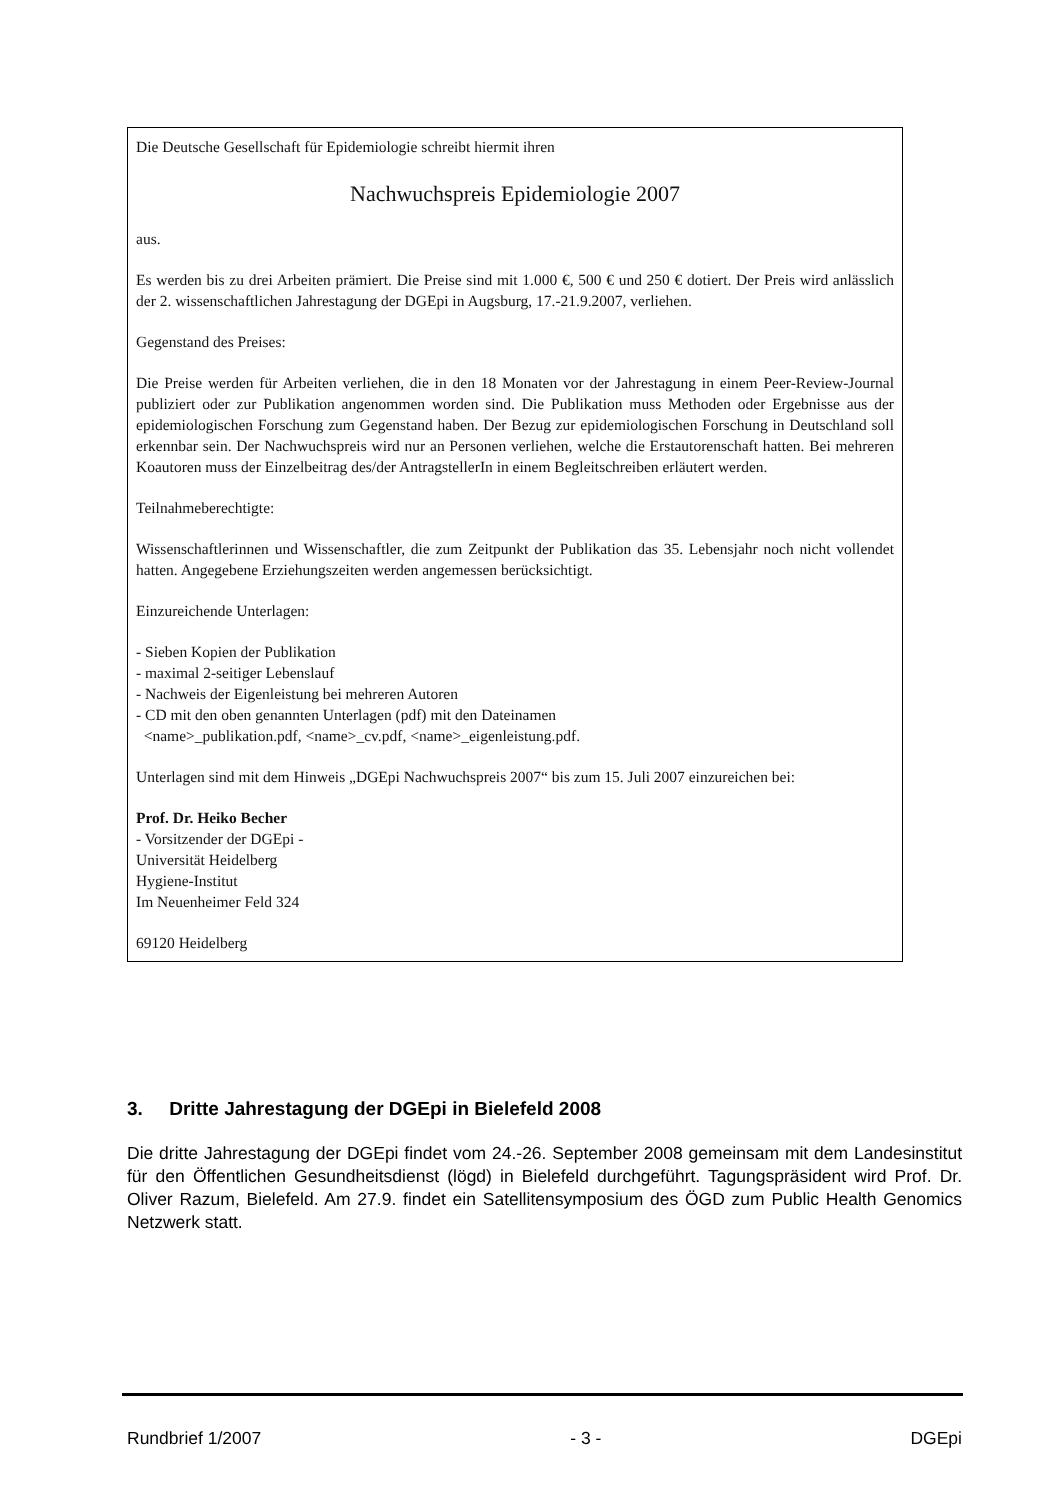Die Deutsche Gesellschaft für Epidemiologie schreibt hiermit ihren
Nachwuchspreis Epidemiologie 2007
aus.
Es werden bis zu drei Arbeiten prämiert. Die Preise sind mit 1.000 €, 500 € und 250 € dotiert. Der Preis wird anlässlich der 2. wissenschaftlichen Jahrestagung der DGEpi in Augsburg, 17.-21.9.2007, verliehen.
Gegenstand des Preises:
Die Preise werden für Arbeiten verliehen, die in den 18 Monaten vor der Jahrestagung in einem Peer-Review-Journal publiziert oder zur Publikation angenommen worden sind. Die Publikation muss Methoden oder Ergebnisse aus der epidemiologischen Forschung zum Gegenstand haben. Der Bezug zur epidemiologischen Forschung in Deutschland soll erkennbar sein. Der Nachwuchspreis wird nur an Personen verliehen, welche die Erstautorenschaft hatten. Bei mehreren Koautoren muss der Einzelbeitrag des/der AntragstellerIn in einem Begleitschreiben erläutert werden.
Teilnahmeberechtigte:
Wissenschaftlerinnen und Wissenschaftler, die zum Zeitpunkt der Publikation das 35. Lebensjahr noch nicht vollendet hatten. Angegebene Erziehungszeiten werden angemessen berücksichtigt.
Einzureichende Unterlagen:
- Sieben Kopien der Publikation
- maximal 2-seitiger Lebenslauf
- Nachweis der Eigenleistung bei mehreren Autoren
- CD mit den oben genannten Unterlagen (pdf) mit den Dateinamen
<name>_publikation.pdf, <name>_cv.pdf, <name>_eigenleistung.pdf.
Unterlagen sind mit dem Hinweis „DGEpi Nachwuchspreis 2007“ bis zum 15. Juli 2007 einzureichen bei:
Prof. Dr. Heiko Becher
- Vorsitzender der DGEpi -
Universität Heidelberg
Hygiene-Institut
Im Neuenheimer Feld 324
69120 Heidelberg
3. Dritte Jahrestagung der DGEpi in Bielefeld 2008
Die dritte Jahrestagung der DGEpi findet vom 24.-26. September 2008 gemeinsam mit dem Landesinstitut für den Öffentlichen Gesundheitsdienst (lögd) in Bielefeld durchgeführt. Tagungspräsident wird Prof. Dr. Oliver Razum, Bielefeld. Am 27.9. findet ein Satellitensymposium des ÖGD zum Public Health Genomics Netzwerk statt.
Rundbrief 1/2007 - 3 - DGEpi